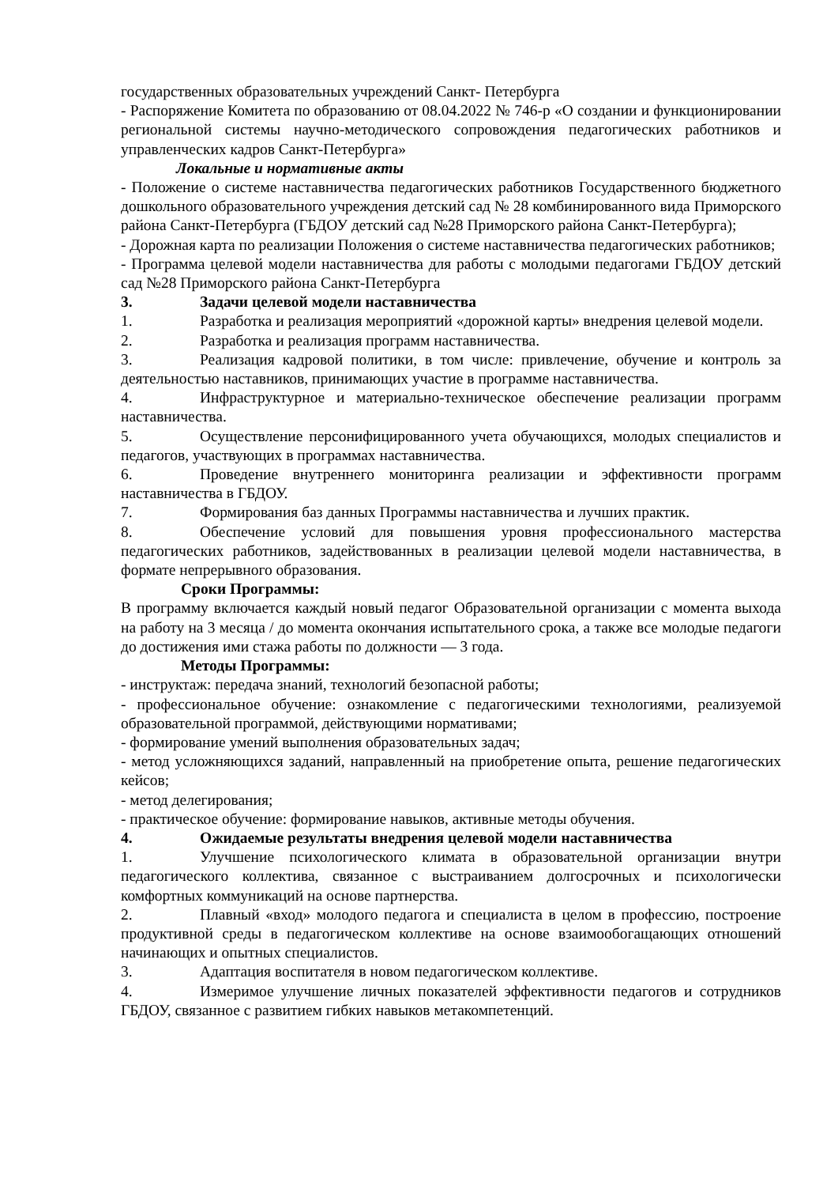государственных образовательных учреждений Санкт- Петербурга
- Распоряжение Комитета по образованию от 08.04.2022 № 746-р «О создании и функционировании региональной системы научно-методического сопровождения педагогических работников и управленческих кадров Санкт-Петербурга»
Локальные и нормативные акты
- Положение о системе наставничества педагогических работников Государственного бюджетного дошкольного образовательного учреждения детский сад № 28 комбинированного вида Приморского района Санкт-Петербурга (ГБДОУ детский сад №28 Приморского района Санкт-Петербурга);
- Дорожная карта по реализации Положения о системе наставничества педагогических работников;
- Программа целевой модели наставничества для работы с молодыми педагогами ГБДОУ детский сад №28 Приморского района Санкт-Петербурга
3. Задачи целевой модели наставничества
1. Разработка и реализация мероприятий «дорожной карты» внедрения целевой модели.
2. Разработка и реализация программ наставничества.
3. Реализация кадровой политики, в том числе: привлечение, обучение и контроль за деятельностью наставников, принимающих участие в программе наставничества.
4. Инфраструктурное и материально-техническое обеспечение реализации программ наставничества.
5. Осуществление персонифицированного учета обучающихся, молодых специалистов и педагогов, участвующих в программах наставничества.
6. Проведение внутреннего мониторинга реализации и эффективности программ наставничества в ГБДОУ.
7. Формирования баз данных Программы наставничества и лучших практик.
8. Обеспечение условий для повышения уровня профессионального мастерства педагогических работников, задействованных в реализации целевой модели наставничества, в формате непрерывного образования.
Сроки Программы:
В программу включается каждый новый педагог Образовательной организации с момента выхода на работу на 3 месяца / до момента окончания испытательного срока, а также все молодые педагоги до достижения ими стажа работы по должности — 3 года.
Методы Программы:
- инструктаж: передача знаний, технологий безопасной работы;
- профессиональное обучение: ознакомление с педагогическими технологиями, реализуемой образовательной программой, действующими нормативами;
- формирование умений выполнения образовательных задач;
- метод усложняющихся заданий, направленный на приобретение опыта, решение педагогических кейсов;
- метод делегирования;
- практическое обучение: формирование навыков, активные методы обучения.
4. Ожидаемые результаты внедрения целевой модели наставничества
1. Улучшение психологического климата в образовательной организации внутри педагогического коллектива, связанное с выстраиванием долгосрочных и психологически комфортных коммуникаций на основе партнерства.
2. Плавный «вход» молодого педагога и специалиста в целом в профессию, построение продуктивной среды в педагогическом коллективе на основе взаимообогащающих отношений начинающих и опытных специалистов.
3. Адаптация воспитателя в новом педагогическом коллективе.
4. Измеримое улучшение личных показателей эффективности педагогов и сотрудников ГБДОУ, связанное с развитием гибких навыков метакомпетенций.